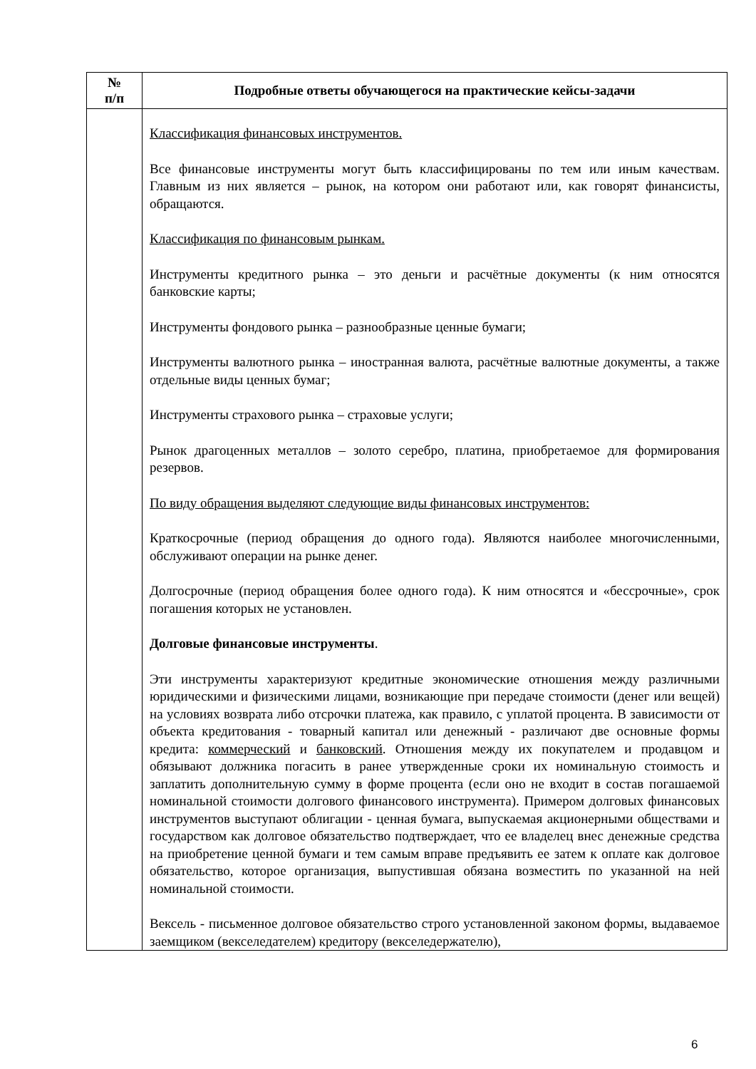| № п/п | Подробные ответы обучающегося на практические кейсы-задачи |
| --- | --- |
| | Классификация финансовых инструментов. Все финансовые инструменты могут быть классифицированы по тем или иным качествам. Главным из них является – рынок, на котором они работают или, как говорят финансисты, обращаются. Классификация по финансовым рынкам. Инструменты кредитного рынка – это деньги и расчётные документы (к ним относятся банковские карты; Инструменты фондового рынка – разнообразные ценные бумаги; Инструменты валютного рынка – иностранная валюта, расчётные валютные документы, а также отдельные виды ценных бумаг; Инструменты страхового рынка – страховые услуги; Рынок драгоценных металлов – золото серебро, платина, приобретаемое для формирования резервов. По виду обращения выделяют следующие виды финансовых инструментов: Краткосрочные (период обращения до одного года). Являются наиболее многочисленными, обслуживают операции на рынке денег. Долгосрочные (период обращения более одного года). К ним относятся и «бессрочные», срок погашения которых не установлен. Долговые финансовые инструменты . Эти инструменты характеризуют кредитные экономические отношения между различными юридическими и физическими лицами, возникающие при передаче стоимости (денег или вещей) на условиях возврата либо отсрочки платежа, как правило, с уплатой процента. В зависимости от объекта кредитования - товарный капитал или денежный - различают две основные формы кредита: коммерческий и банковский . Отношения между их покупателем и продавцом и обязывают должника погасить в ранее утвержденные сроки их номинальную стоимость и заплатить дополнительную сумму в форме процента (если оно не входит в состав погашаемой номинальной стоимости долгового финансового инструмента). Примером долговых финансовых инструментов выступают облигации - ценная бумага, выпускаемая акционерными обществами и государством как долговое обязательство подтверждает, что ее владелец внес денежные средства на приобретение ценной бумаги и тем самым вправе предъявить ее затем к оплате как долговое обязательство, которое организация, выпустившая обязана возместить по указанной на ней номинальной стоимости. Вексель - письменное долговое обязательство строго установленной законом формы, выдаваемое заемщиком (векселедателем) кредитору (векселедержателю), |
6